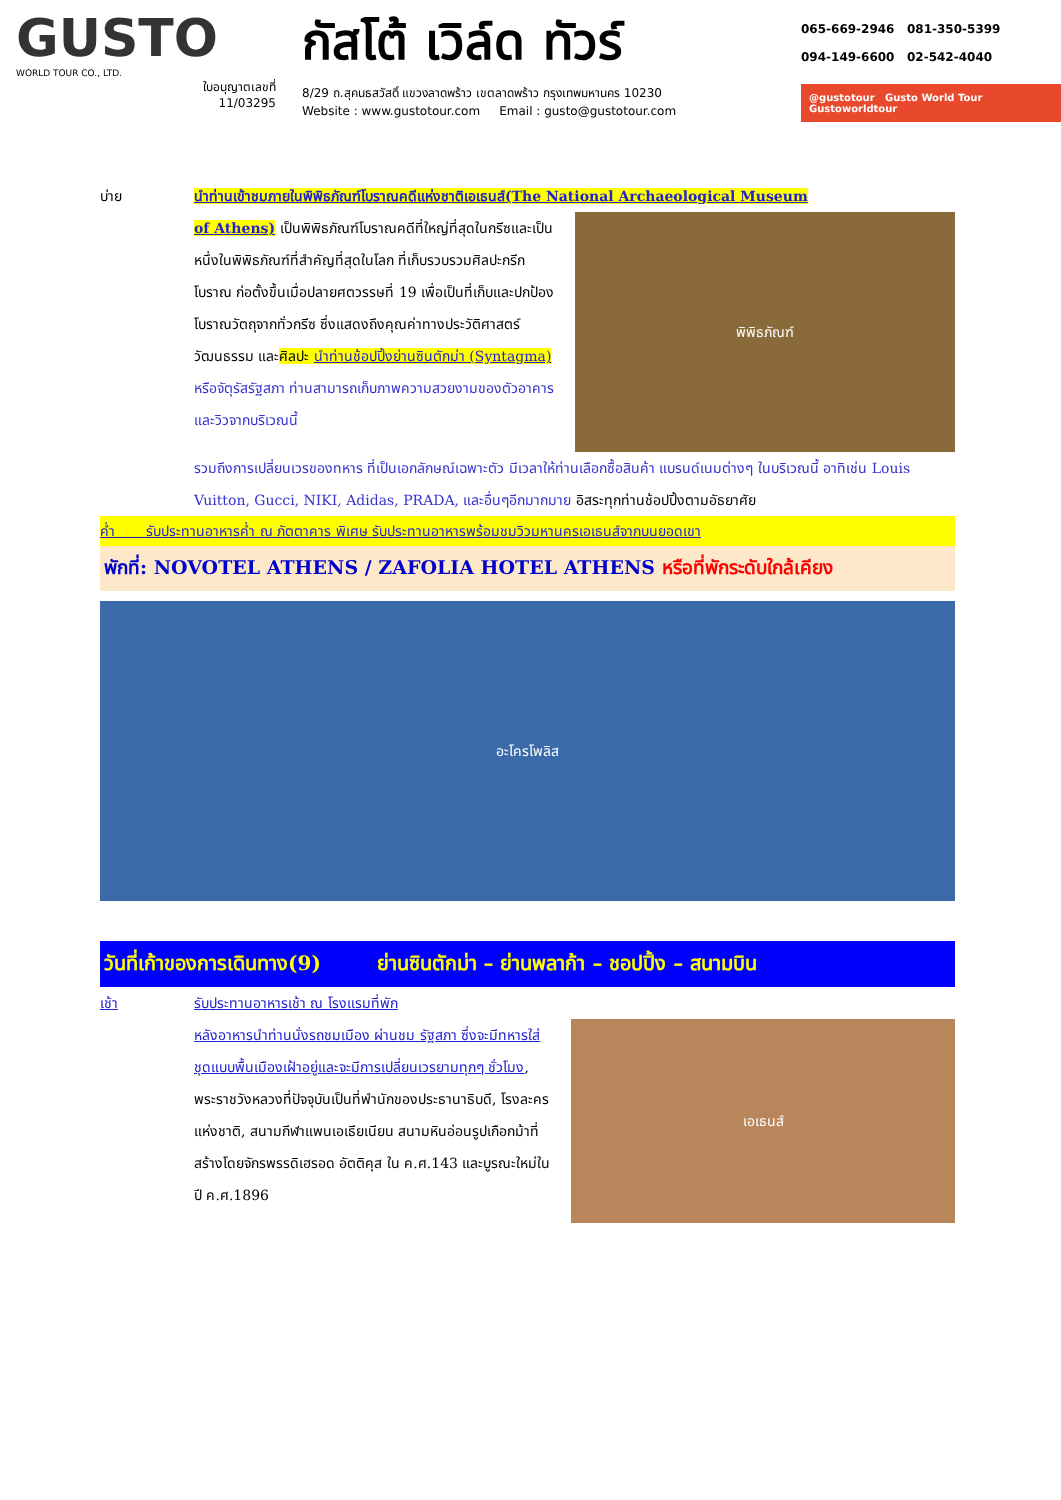GUSTO
WORLD TOUR CO., LTD.
ใบอนุญาตเลขที่
11/03295
กัสโต้ เวิล์ด ทัวร์
8/29 ถ.สุคนธสวัสดิ์ แขวงลาดพร้าว เขตลาดพร้าว กรุงเทพมหานคร 10230
Website : www.gustotour.com Email : gusto@gustotour.com
065-669-2946 081-350-5399
094-149-6600 02-542-4040
@gustotour Gusto World Tour Gustoworldtour
บ่าย นำท่านเข้าชมภายในพิพิธภัณฑ์โบราณคดีแห่งชาติเอเธนส์(The National Archaeological Museum
of Athens) เป็นพิพิธภัณฑ์โบราณคดีที่ใหญ่ที่สุดในกรีซและเป็นหนึ่งในพิพิธภัณฑ์ที่สำคัญที่สุดในโลก ที่เก็บรวบรวมศิลปะกรีกโบราณ ก่อตั้งขึ้นเมื่อปลายศตวรรษที่ 19 เพื่อเป็นที่เก็บและปกป้องโบราณวัตถุจากทั่วกรีซ ซึ่งแสดงถึงคุณค่าทางประวัติศาสตร์ วัฒนธรรม และศิลปะ นำท่านช้อปปิ้งย่านซินตักม่า (Syntagma) หรือจัตุรัสรัฐสภา ท่านสามารถเก็บภาพความสวยงามของตัวอาคารและวิวจากบริเวณนี้
พิพิธภัณฑ์
รวมถึงการเปลี่ยนเวรของทหาร ที่เป็นเอกลักษณ์เฉพาะตัว มีเวลาให้ท่านเลือกซื้อสินค้า แบรนด์เนมต่างๆ ในบริเวณนี้ อาทิเช่น Louis Vuitton, Gucci, NIKI, Adidas, PRADA, และอื่นๆอีกมากมาย อิสระทุกท่านช้อปปิ้งตามอัธยาศัย
ค่ำ รับประทานอาหารค่ำ ณ ภัตตาคาร พิเศษ รับประทานอาหารพร้อมชมวิวมหานครเอเธนส์จากบนยอดเขา
พักที่: NOVOTEL ATHENS / ZAFOLIA HOTEL ATHENS หรือที่พักระดับใกล้เคียง
อะโครโพลิส
วันที่เก้าของการเดินทาง(9) ย่านซินตักม่า – ย่านพลาก้า – ชอปปิ้ง – สนามบิน
เช้า รับประทานอาหารเช้า ณ โรงแรมที่พัก
หลังอาหารนำท่านนั่งรถชมเมือง ผ่านชม รัฐสภา ซึ่งจะมีทหารใส่ชุดแบบพื้นเมืองเฝ้าอยู่และจะมีการเปลี่ยนเวรยามทุกๆ ชั่วโมง, พระราชวังหลวงที่ปัจจุบันเป็นที่พำนักของประธานาธิบดี, โรงละครแห่งชาติ, สนามกีฬาแพนเอเธียเนียน สนามหินอ่อนรูปเกือกม้าที่สร้างโดยจักรพรรดิเฮรอด อัตติคุส ใน ค.ศ.143 และบูรณะใหม่ใน ปี ค.ศ.1896
เอเธนส์